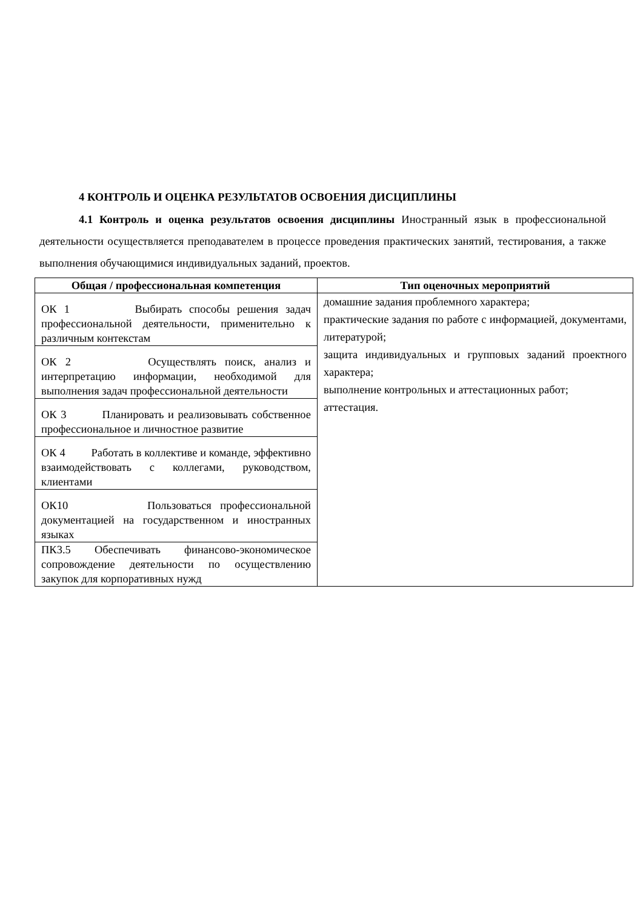4 КОНТРОЛЬ И ОЦЕНКА РЕЗУЛЬТАТОВ ОСВОЕНИЯ ДИСЦИПЛИНЫ
4.1 Контроль и оценка результатов освоения дисциплины Иностранный язык в профессиональной деятельности осуществляется преподавателем в процессе проведения практических занятий, тестирования, а также выполнения обучающимися индивидуальных заданий, проектов.
| Общая / профессиональная компетенция | Тип оценочных мероприятий |
| --- | --- |
| ОК 1 Выбирать способы решения задач профессиональной деятельности, применительно к различным контекстам | домашние задания проблемного характера; практические задания по работе с информацией, документами, литературой; защита индивидуальных и групповых заданий проектного характера; выполнение контрольных и аттестационных работ; аттестация. |
| ОК 2 Осуществлять поиск, анализ и интерпретацию информации, необходимой для выполнения задач профессиональной деятельности | |
| ОК 3 Планировать и реализовывать собственное профессиональное и личностное развитие | |
| ОК 4 Работать в коллективе и команде, эффективно взаимодействовать с коллегами, руководством, клиентами | |
| ОК10 Пользоваться профессиональной документацией на государственном и иностранных языках | |
| ПК3.5 Обеспечивать финансово-экономическое сопровождение деятельности по осуществлению закупок для корпоративных нужд | |